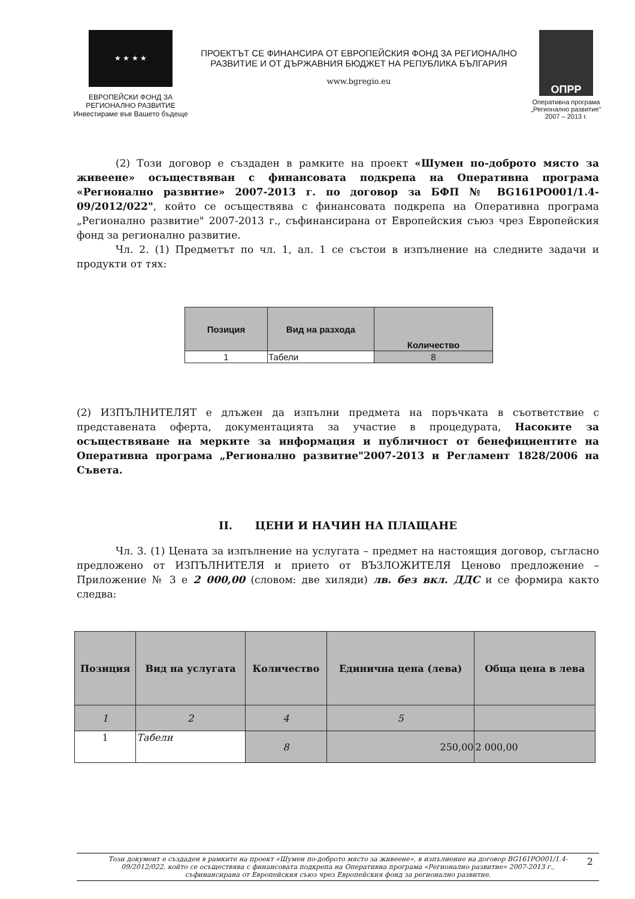★ ★ ★ ★
ЕВРОПЕЙСКИ ФОНД ЗА
РЕГИОНАЛНО РАЗВИТИЕ
Инвестираме във Вашето бъдеще
ПРОЕКТЪТ СЕ ФИНАНСИРА ОТ ЕВРОПЕЙСКИЯ ФОНД ЗА РЕГИОНАЛНО
РАЗВИТИЕ И ОТ ДЪРЖАВНИЯ БЮДЖЕТ НА РЕПУБЛИКА БЪЛГАРИЯ
www.bgregio.eu
ОПРР
Оперативна програма
„Регионално развитие"
2007 – 2013 г.
(2) Този договор е създаден в рамките на проект «Шумен по-доброто място за живеене» осъществяван с финансовата подкрепа на Оперативна програма «Регионално развитие» 2007-2013 г. по договор за БФП № BG161PO001/1.4-09/2012/022", който се осъществява с финансовата подкрепа на Оперативна програма „Регионално развитие" 2007-2013 г., съфинансирана от Европейския съюз чрез Европейския фонд за регионално развитие.
Чл. 2. (1) Предметът по чл. 1, ал. 1 се състои в изпълнение на следните задачи и продукти от тях:
| Позиция | Вид на разхода | Количество |
| --- | --- | --- |
| 1 | Табели | 8 |
(2) ИЗПЪЛНИТЕЛЯТ е длъжен да изпълни предмета на поръчката в съответствие с представената оферта, документацията за участие в процедурата, Насоките за осъществяване на мерките за информация и публичност от бенефициентите на Оперативна програма „Регионално развитие"2007-2013 и Регламент 1828/2006 на Съвета.
II. ЦЕНИ И НАЧИН НА ПЛАЩАНЕ
Чл. 3. (1) Цената за изпълнение на услугата – предмет на настоящия договор, съгласно предложено от ИЗПЪЛНИТЕЛЯ и прието от ВЪЗЛОЖИТЕЛЯ Ценово предложение – Приложение № 3 е 2 000,00 (словом: две хиляди) лв. без вкл. ДДС и се формира както следва:
| Позиция | Вид на услугата | Количество | Единична цена (лева) | Обща цена в лева |
| --- | --- | --- | --- | --- |
| 1 | 2 | 4 | 5 | |
| 1 | Табели | 8 | 250,00 | 2 000,00 |
Този документ е създаден в рамките на проект «Шумен по-доброто място за живеене», в изпълнение на договор BG161PO001/1.4-09/2012/022, който се осъществява с финансовата подкрепа на Оперативна програма «Регионално развитие» 2007-2013 г., съфинансирана от Европейския съюз чрез Европейския фонд за регионално развитие. 2